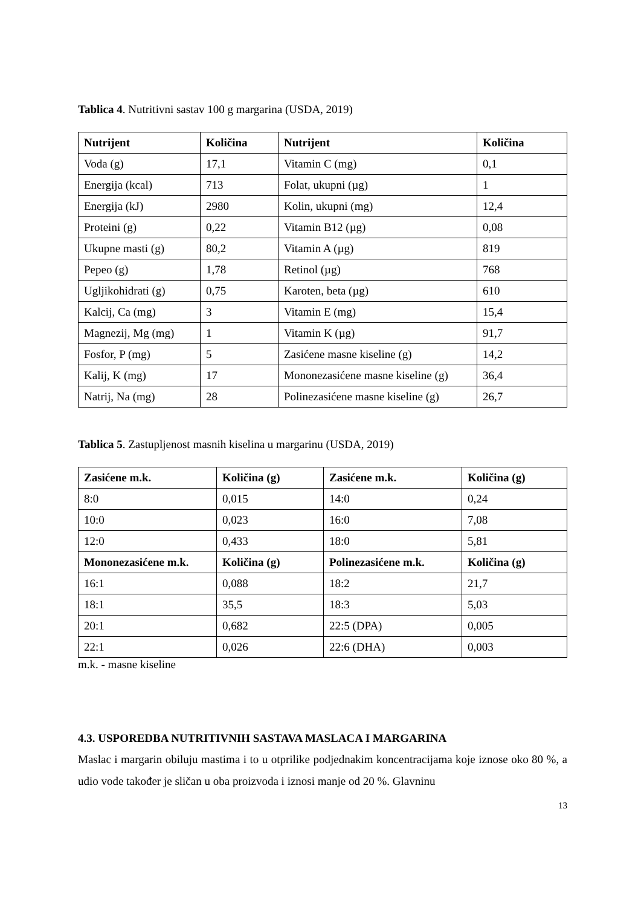Tablica 4. Nutritivni sastav 100 g margarina (USDA, 2019)
| Nutrijent | Količina | Nutrijent | Količina |
| --- | --- | --- | --- |
| Voda (g) | 17,1 | Vitamin C (mg) | 0,1 |
| Energija (kcal) | 713 | Folat, ukupni (µg) | 1 |
| Energija (kJ) | 2980 | Kolin, ukupni (mg) | 12,4 |
| Proteini (g) | 0,22 | Vitamin B12 (µg) | 0,08 |
| Ukupne masti (g) | 80,2 | Vitamin A (µg) | 819 |
| Pepeo (g) | 1,78 | Retinol (µg) | 768 |
| Ugljikohidrati (g) | 0,75 | Karoten, beta (µg) | 610 |
| Kalcij, Ca (mg) | 3 | Vitamin E (mg) | 15,4 |
| Magnezij, Mg (mg) | 1 | Vitamin K (µg) | 91,7 |
| Fosfor, P (mg) | 5 | Zasićene masne kiseline (g) | 14,2 |
| Kalij, K (mg) | 17 | Mononezasićene masne kiseline (g) | 36,4 |
| Natrij, Na (mg) | 28 | Polinezasićene masne kiseline (g) | 26,7 |
Tablica 5. Zastupljenost masnih kiselina u margarinu (USDA, 2019)
| Zasićene m.k. | Količina (g) | Zasićene m.k. | Količina (g) |
| --- | --- | --- | --- |
| 8:0 | 0,015 | 14:0 | 0,24 |
| 10:0 | 0,023 | 16:0 | 7,08 |
| 12:0 | 0,433 | 18:0 | 5,81 |
| Mononezasićene m.k. | Količina (g) | Polinezasićene m.k. | Količina (g) |
| 16:1 | 0,088 | 18:2 | 21,7 |
| 18:1 | 35,5 | 18:3 | 5,03 |
| 20:1 | 0,682 | 22:5 (DPA) | 0,005 |
| 22:1 | 0,026 | 22:6 (DHA) | 0,003 |
m.k. - masne kiseline
4.3. USPOREDBA NUTRITIVNIH SASTAVA MASLACA I MARGARINA
Maslac i margarin obiluju mastima i to u otprilike podjednakim koncentracijama koje iznose oko 80 %, a udio vode također je sličan u oba proizvoda i iznosi manje od 20 %. Glavninu
13